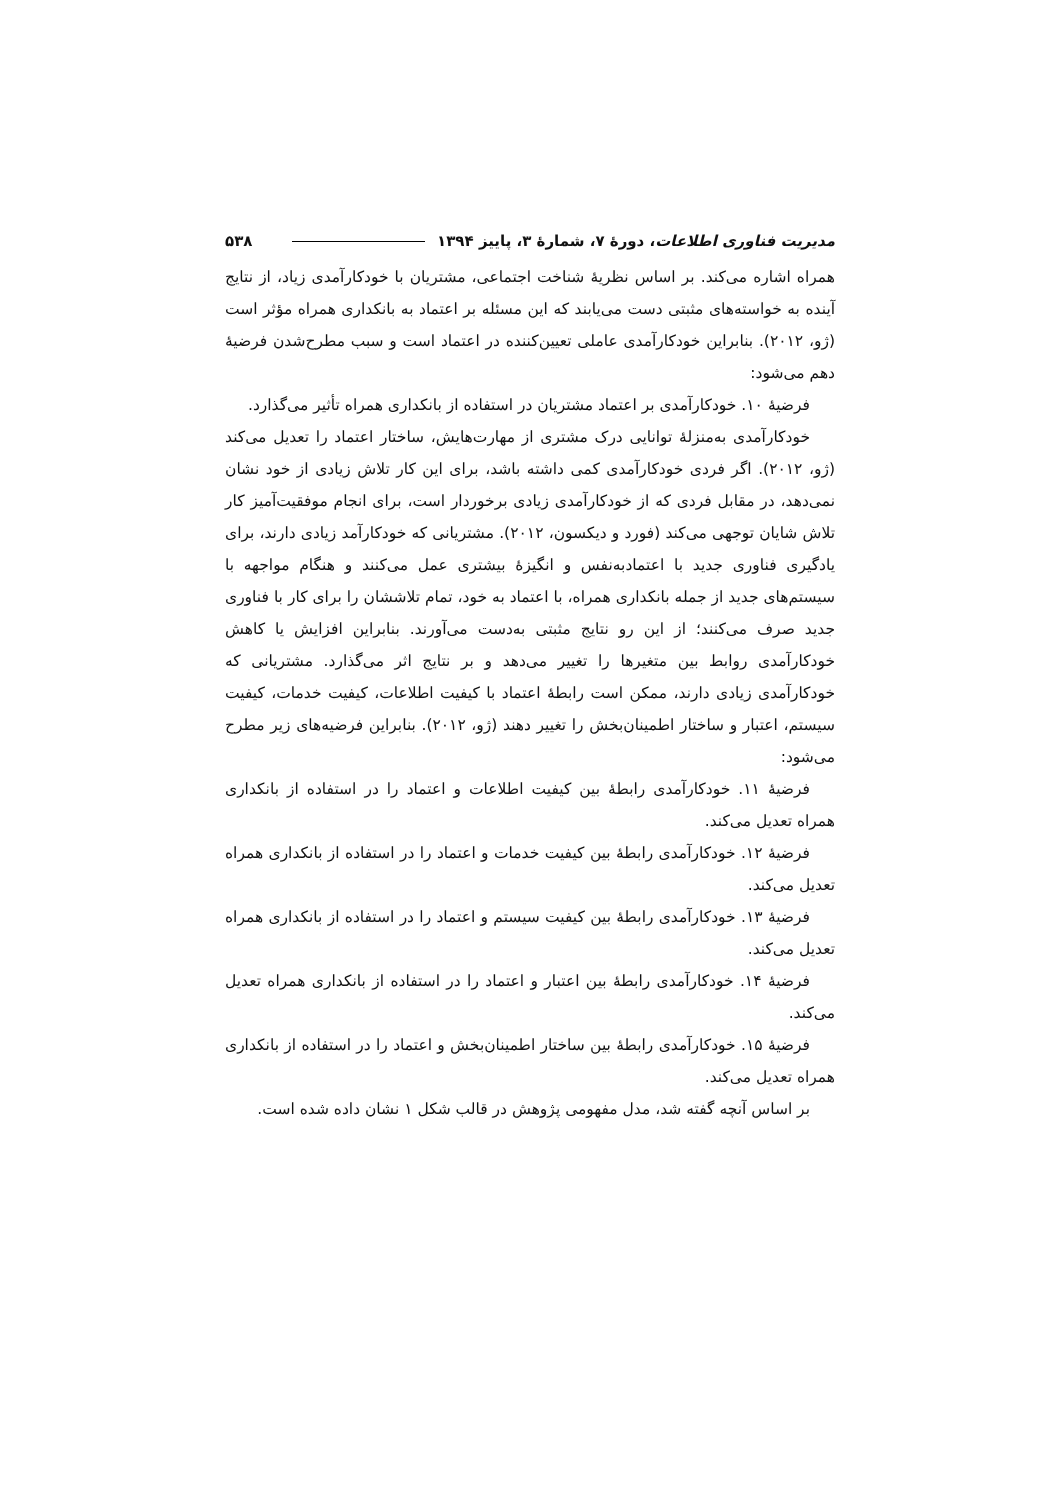مدیریت فناوری اطلاعات، دورهٔ ۷، شمارهٔ ۳، پاییز ۱۳۹۴ ۵۳۸
همراه اشاره می‌کند. بر اساس نظریهٔ شناخت اجتماعی، مشتریان با خودکارآمدی زیاد، از نتایج آینده به خواسته‌های مثبتی دست می‌یابند که این مسئله بر اعتماد به بانکداری همراه مؤثر است (ژو، ۲۰۱۲). بنابراین خودکارآمدی عاملی تعیین‌کننده در اعتماد است و سبب مطرح‌شدن فرضیهٔ دهم می‌شود:
فرضیهٔ ۱۰. خودکارآمدی بر اعتماد مشتریان در استفاده از بانکداری همراه تأثیر می‌گذارد.
خودکارآمدی به‌منزلهٔ توانایی درک مشتری از مهارت‌هایش، ساختار اعتماد را تعدیل می‌کند (ژو، ۲۰۱۲). اگر فردی خودکارآمدی کمی داشته باشد، برای این کار تلاش زیادی از خود نشان نمی‌دهد، در مقابل فردی که از خودکارآمدی زیادی برخوردار است، برای انجام موفقیت‌آمیز کار تلاش شایان توجهی می‌کند (فورد و دیکسون، ۲۰۱۲). مشتریانی که خودکارآمد زیادی دارند، برای یادگیری فناوری جدید با اعتمادبه‌نفس و انگیزهٔ بیشتری عمل می‌کنند و هنگام مواجهه با سیستم‌های جدید از جمله بانکداری همراه، با اعتماد به خود، تمام تلاششان را برای کار با فناوری جدید صرف می‌کنند؛ از این رو نتایج مثبتی به‌دست می‌آورند. بنابراین افزایش یا کاهش خودکارآمدی روابط بین متغیرها را تغییر می‌دهد و بر نتایج اثر می‌گذارد. مشتریانی که خودکارآمدی زیادی دارند، ممکن است رابطهٔ اعتماد با کیفیت اطلاعات، کیفیت خدمات، کیفیت سیستم، اعتبار و ساختار اطمینان‌بخش را تغییر دهند (ژو، ۲۰۱۲). بنابراین فرضیه‌های زیر مطرح می‌شود:
فرضیهٔ ۱۱. خودکارآمدی رابطهٔ بین کیفیت اطلاعات و اعتماد را در استفاده از بانکداری همراه تعدیل می‌کند.
فرضیهٔ ۱۲. خودکارآمدی رابطهٔ بین کیفیت خدمات و اعتماد را در استفاده از بانکداری همراه تعدیل می‌کند.
فرضیهٔ ۱۳. خودکارآمدی رابطهٔ بین کیفیت سیستم و اعتماد را در استفاده از بانکداری همراه تعدیل می‌کند.
فرضیهٔ ۱۴. خودکارآمدی رابطهٔ بین اعتبار و اعتماد را در استفاده از بانکداری همراه تعدیل می‌کند.
فرضیهٔ ۱۵. خودکارآمدی رابطهٔ بین ساختار اطمینان‌بخش و اعتماد را در استفاده از بانکداری همراه تعدیل می‌کند.
بر اساس آنچه گفته شد، مدل مفهومی پژوهش در قالب شکل ۱ نشان داده شده است.